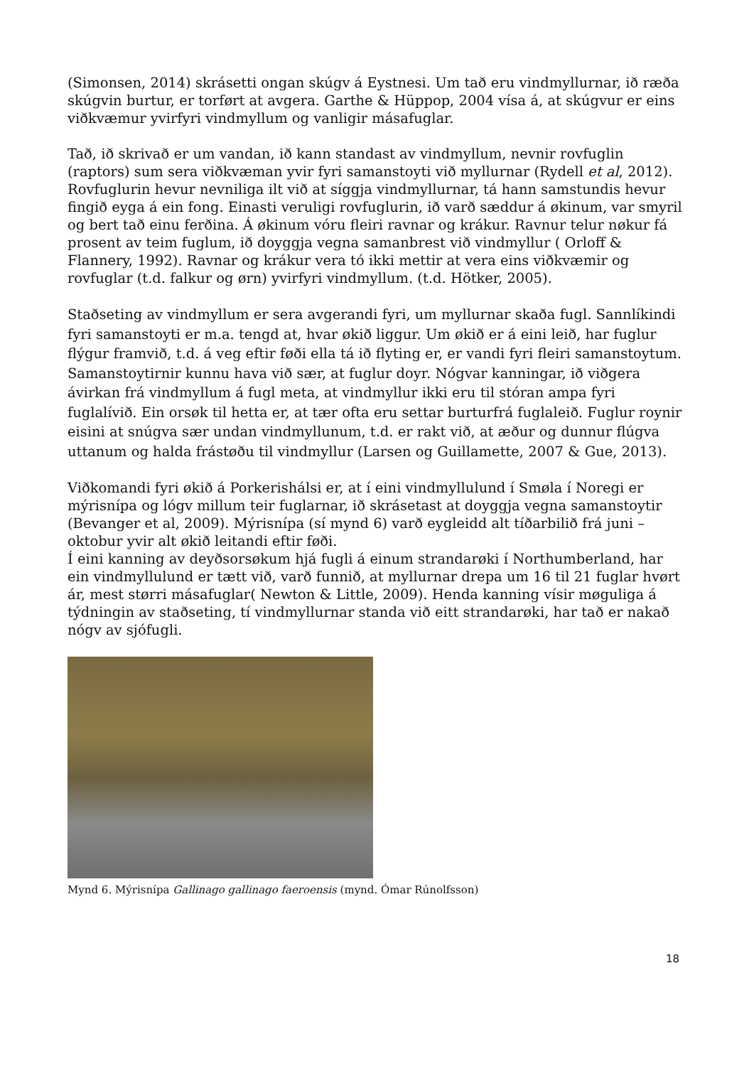(Simonsen, 2014) skrásetti ongan skúgv á Eystnesi. Um tað eru vindmyllurnar, ið ræða skúgvin burtur, er torført at avgera. Garthe & Hüppop, 2004 vísa á, at skúgvur er eins viðkvæmur yvirfyri vindmyllum og vanligir másafuglar.
Tað, ið skrivað er um vandan, ið kann standast av vindmyllum, nevnir rovfuglin (raptors) sum sera viðkvæman yvir fyri samanstoyti við myllurnar (Rydell et al, 2012). Rovfuglurin hevur nevniliga ilt við at síggja vindmyllurnar, tá hann samstundis hevur fingið eyga á ein fong. Einasti veruligi rovfuglurin, ið varð sæddur á økinum, var smyril og bert tað einu ferðina. Á økinum vóru fleiri ravnar og krákur. Ravnur telur nøkur fá prosent av teim fuglum, ið doyggja vegna samanbrest við vindmyllur ( Orloff & Flannery, 1992). Ravnar og krákur vera tó ikki mettir at vera eins viðkvæmir og rovfuglar (t.d. falkur og ørn) yvirfyri vindmyllum. (t.d. Hötker, 2005).
Staðseting av vindmyllum er sera avgerandi fyri, um myllurnar skaða fugl. Sannlíkindi fyri samanstoyti er m.a. tengd at, hvar økið liggur. Um økið er á eini leið, har fuglur flýgur framvið, t.d. á veg eftir føði ella tá ið flyting er, er vandi fyri fleiri samanstoytum. Samanstoytirnir kunnu hava við sær, at fuglur doyr. Nógvar kanningar, ið viðgera ávirkan frá vindmyllum á fugl meta, at vindmyllur ikki eru til stóran ampa fyri fuglalívið. Ein orsøk til hetta er, at tær ofta eru settar burturfrá fuglaleið. Fuglur roynir eisini at snúgva sær undan vindmyllunum, t.d. er rakt við, at æður og dunnur flúgva uttanum og halda frástøðu til vindmyllur (Larsen og Guillamette, 2007 & Gue, 2013).
Viðkomandi fyri økið á Porkerishálsi er, at í eini vindmyllulund í Smøla í Noregi er mýrisnípa og lógv millum teir fuglarnar, ið skrásetast at doyggja vegna samanstoytir (Bevanger et al, 2009). Mýrisnípa (sí mynd 6) varð eygleidd alt tíðarbilið frá juni – oktobur yvir alt økið leitandi eftir føði.
Í eini kanning av deyðsorsøkum hjá fugli á einum strandarøki í Northumberland, har ein vindmyllulund er tætt við, varð funnið, at myllurnar drepa um 16 til 21 fuglar hvørt ár, mest størri másafuglar( Newton & Little, 2009). Henda kanning vísir møguliga á týdningin av staðseting, tí vindmyllurnar standa við eitt strandarøki, har tað er nakað nógv av sjófugli.
Mynd 6. Mýrisnípa Gallinago gallinago faeroensis (mynd. Ómar Rúnolfsson)
18